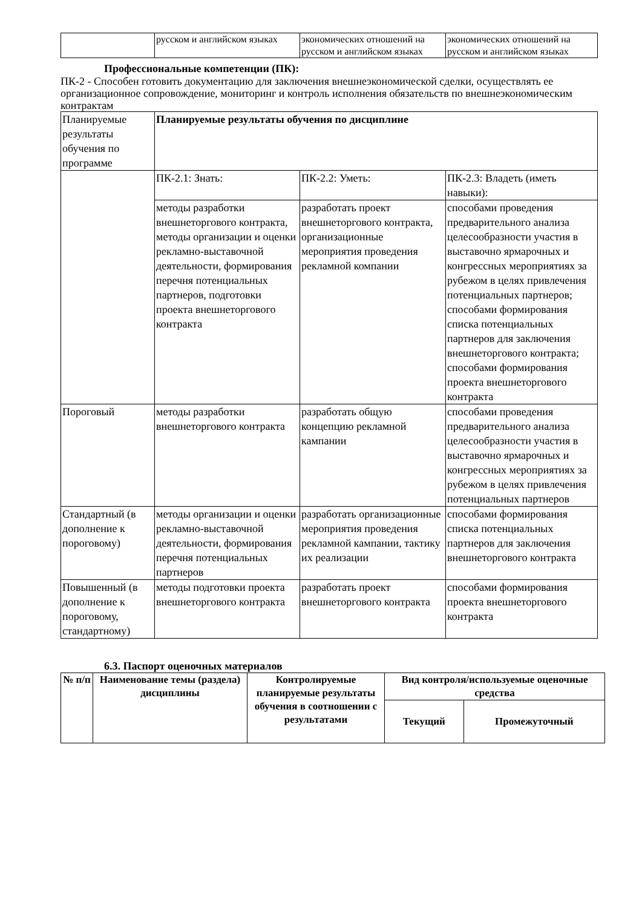| | русском и английском языках | экономических отношений на русском и английском языках | экономических отношений на русском и английском языках |
Профессиональные компетенции (ПК):
ПК-2 - Способен готовить документацию для заключения внешнеэкономической сделки, осуществлять ее организационное сопровождение, мониторинг и контроль исполнения обязательств по внешнеэкономическим контрактам
| Планируемые результаты обучения по программе | Планируемые результаты обучения по дисциплине | | |
| | ПК-2.1: Знать: | ПК-2.2: Уметь: | ПК-2.3: Владеть (иметь навыки): |
| | методы разработки внешнеторгового контракта, методы организации и оценки рекламно-выставочной деятельности, формирования перечня потенциальных партнеров, подготовки проекта внешнеторгового контракта | разработать проект внешнеторгового контракта, организационные мероприятия проведения рекламной компании | способами проведения предварительного анализа целесообразности участия в выставочно ярмарочных и конгрессных мероприятиях за рубежом в целях привлечения потенциальных партнеров; способами формирования списка потенциальных партнеров для заключения внешнеторгового контракта; способами формирования проекта внешнеторгового контракта |
| Пороговый | методы разработки внешнеторгового контракта | разработать общую концепцию рекламной кампании | способами проведения предварительного анализа целесообразности участия в выставочно ярмарочных и конгрессных мероприятиях за рубежом в целях привлечения потенциальных партнеров |
| Стандартный (в дополнение к пороговому) | методы организации и оценки рекламно-выставочной деятельности, формирования перечня потенциальных партнеров | разработать организационные мероприятия проведения рекламной кампании, тактику их реализации | способами формирования списка потенциальных партнеров для заключения внешнеторгового контракта |
| Повышенный (в дополнение к пороговому, стандартному) | методы подготовки проекта внешнеторгового контракта | разработать проект внешнеторгового контракта | способами формирования проекта внешнеторгового контракта |
6.3. Паспорт оценочных материалов
| № п/п | Наименование темы (раздела) дисциплины | Контролируемые планируемые результаты обучения в соотношении с результатами | Вид контроля/используемые оценочные средства | |
| --- | --- | --- | --- | --- |
| | | | Текущий | Промежуточный |